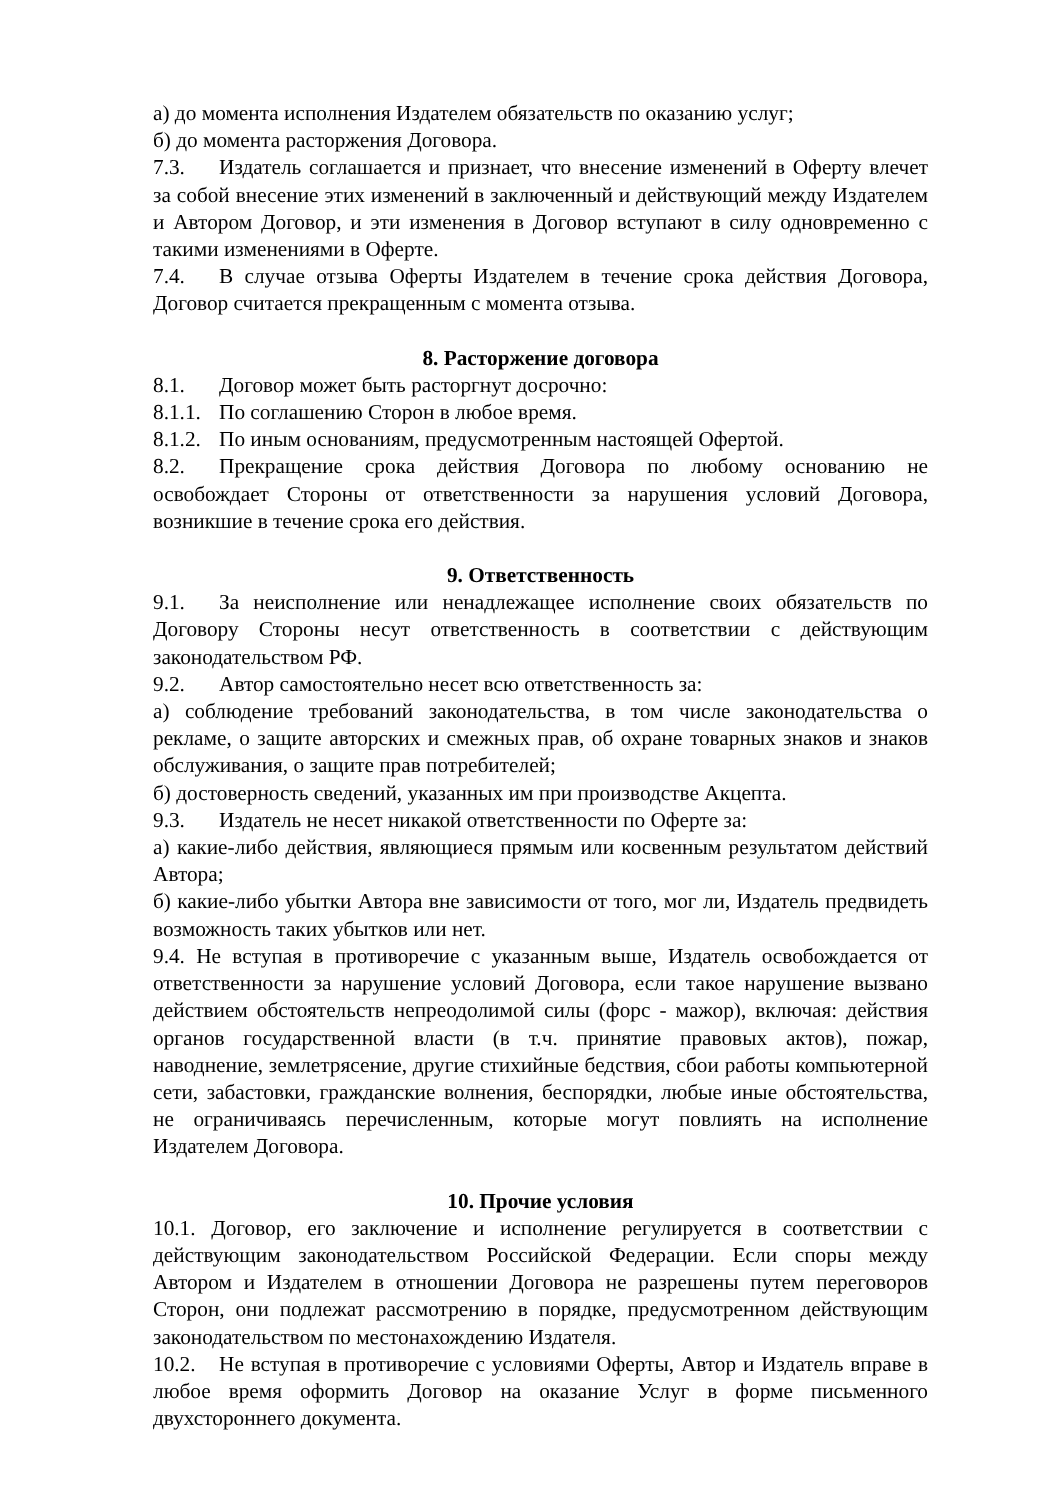а) до момента исполнения Издателем обязательств по оказанию услуг;
б) до момента расторжения Договора.
7.3. Издатель соглашается и признает, что внесение изменений в Оферту влечет за собой внесение этих изменений в заключенный и действующий между Издателем и Автором Договор, и эти изменения в Договор вступают в силу одновременно с такими изменениями в Оферте.
7.4. В случае отзыва Оферты Издателем в течение срока действия Договора, Договор считается прекращенным с момента отзыва.
8. Расторжение договора
8.1. Договор может быть расторгнут досрочно:
8.1.1. По соглашению Сторон в любое время.
8.1.2. По иным основаниям, предусмотренным настоящей Офертой.
8.2. Прекращение срока действия Договора по любому основанию не освобождает Стороны от ответственности за нарушения условий Договора, возникшие в течение срока его действия.
9. Ответственность
9.1. За неисполнение или ненадлежащее исполнение своих обязательств по Договору Стороны несут ответственность в соответствии с действующим законодательством РФ.
9.2. Автор самостоятельно несет всю ответственность за:
а) соблюдение требований законодательства, в том числе законодательства о рекламе, о защите авторских и смежных прав, об охране товарных знаков и знаков обслуживания, о защите прав потребителей;
б) достоверность сведений, указанных им при производстве Акцепта.
9.3. Издатель не несет никакой ответственности по Оферте за:
а) какие-либо действия, являющиеся прямым или косвенным результатом действий Автора;
б) какие-либо убытки Автора вне зависимости от того, мог ли, Издатель предвидеть возможность таких убытков или нет.
9.4. Не вступая в противоречие с указанным выше, Издатель освобождается от ответственности за нарушение условий Договора, если такое нарушение вызвано действием обстоятельств непреодолимой силы (форс - мажор), включая: действия органов государственной власти (в т.ч. принятие правовых актов), пожар, наводнение, землетрясение, другие стихийные бедствия, сбои работы компьютерной сети, забастовки, гражданские волнения, беспорядки, любые иные обстоятельства, не ограничиваясь перечисленным, которые могут повлиять на исполнение Издателем Договора.
10. Прочие условия
10.1. Договор, его заключение и исполнение регулируется в соответствии с действующим законодательством Российской Федерации. Если споры между Автором и Издателем в отношении Договора не разрешены путем переговоров Сторон, они подлежат рассмотрению в порядке, предусмотренном действующим законодательством по местонахождению Издателя.
10.2. Не вступая в противоречие с условиями Оферты, Автор и Издатель вправе в любое время оформить Договор на оказание Услуг в форме письменного двухстороннего документа.